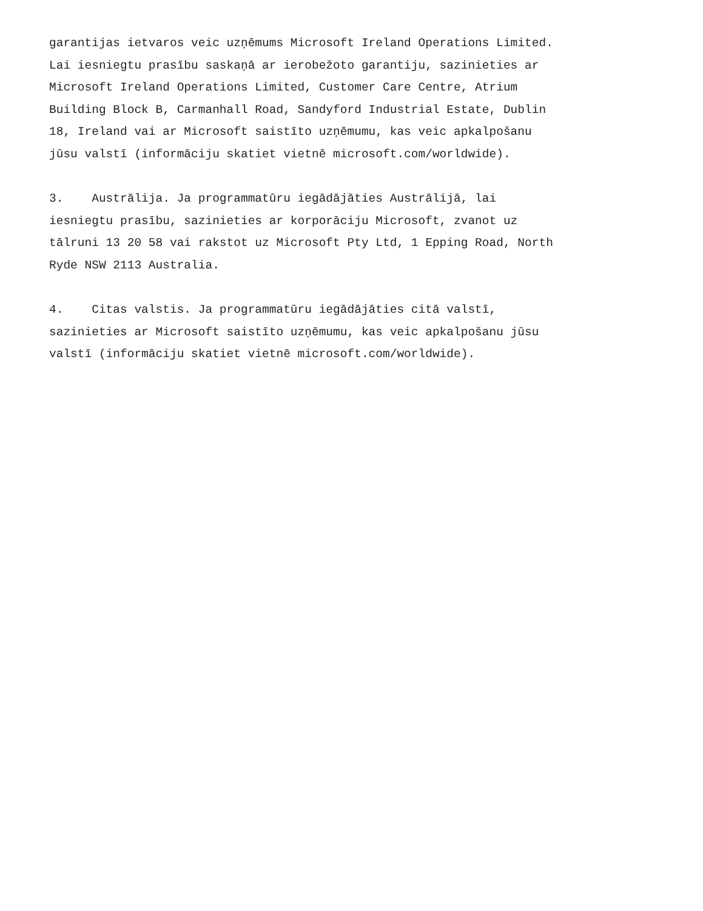garantijas ietvaros veic uzņēmums Microsoft Ireland Operations Limited. Lai iesniegtu prasību saskaņā ar ierobežoto garantiju, sazinieties ar Microsoft Ireland Operations Limited, Customer Care Centre, Atrium Building Block B, Carmanhall Road, Sandyford Industrial Estate, Dublin 18, Ireland vai ar Microsoft saistīto uzņēmumu, kas veic apkalpošanu jūsu valstī (informāciju skatiet vietnē microsoft.com/worldwide).
3. Austrālija. Ja programmatūru iegādājāties Austrālijā, lai iesniegtu prasību, sazinieties ar korporāciju Microsoft, zvanot uz tālruni 13 20 58 vai rakstot uz Microsoft Pty Ltd, 1 Epping Road, North Ryde NSW 2113 Australia.
4. Citas valstis. Ja programmatūru iegādājāties citā valstī, sazinieties ar Microsoft saistīto uzņēmumu, kas veic apkalpošanu jūsu valstī (informāciju skatiet vietnē microsoft.com/worldwide).